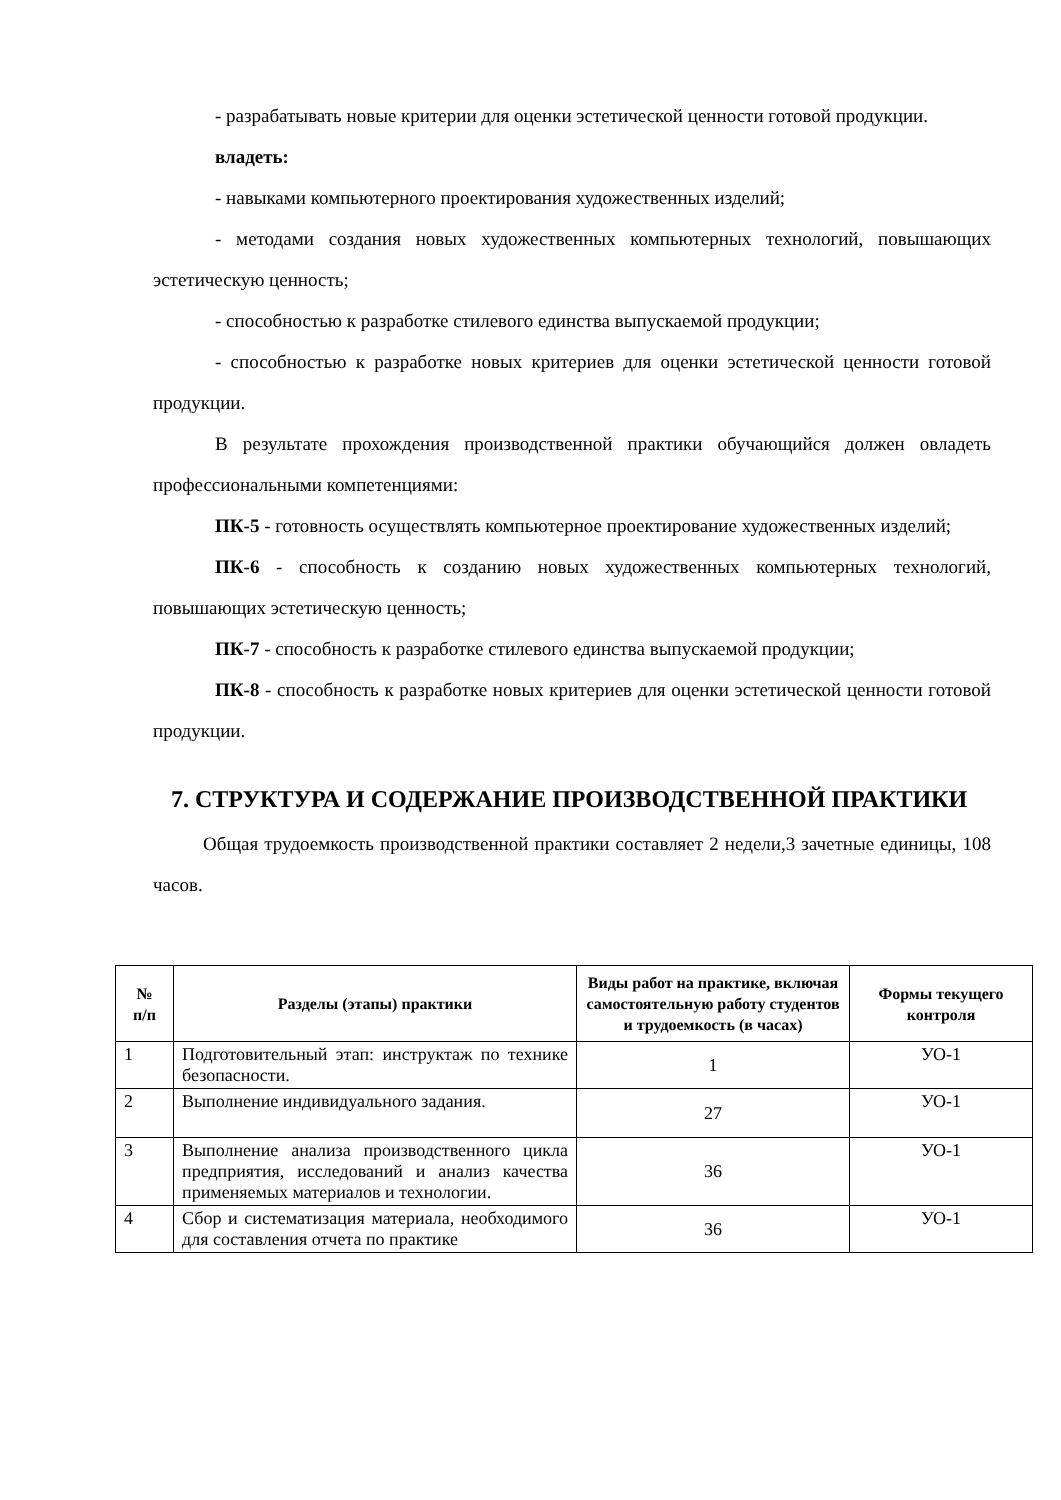- разрабатывать новые критерии для оценки эстетической ценности готовой продукции.
владеть:
- навыками компьютерного проектирования художественных изделий;
- методами создания новых художественных компьютерных технологий, повышающих эстетическую ценность;
- способностью к разработке стилевого единства выпускаемой продукции;
- способностью к разработке новых критериев для оценки эстетической ценности готовой продукции.
В результате прохождения производственной практики обучающийся должен овладеть профессиональными компетенциями:
ПК-5 - готовность осуществлять компьютерное проектирование художественных изделий;
ПК-6 - способность к созданию новых художественных компьютерных технологий, повышающих эстетическую ценность;
ПК-7 - способность к разработке стилевого единства выпускаемой продукции;
ПК-8 - способность к разработке новых критериев для оценки эстетической ценности готовой продукции.
7. СТРУКТУРА И СОДЕРЖАНИЕ ПРОИЗВОДСТВЕННОЙ ПРАКТИКИ
Общая трудоемкость производственной практики составляет 2 недели,3 зачетные единицы, 108 часов.
| № п/п | Разделы (этапы) практики | Виды работ на практике, включая самостоятельную работу студентов и трудоемкость (в часах) | Формы текущего контроля |
| --- | --- | --- | --- |
| 1 | Подготовительный этап: инструктаж по технике безопасности. | 1 | УО-1 |
| 2 | Выполнение индивидуального задания. | 27 | УО-1 |
| 3 | Выполнение анализа производственного цикла предприятия, исследований и анализ качества применяемых материалов и технологии. | 36 | УО-1 |
| 4 | Сбор и систематизация материала, необходимого для составления отчета по практике | 36 | УО-1 |